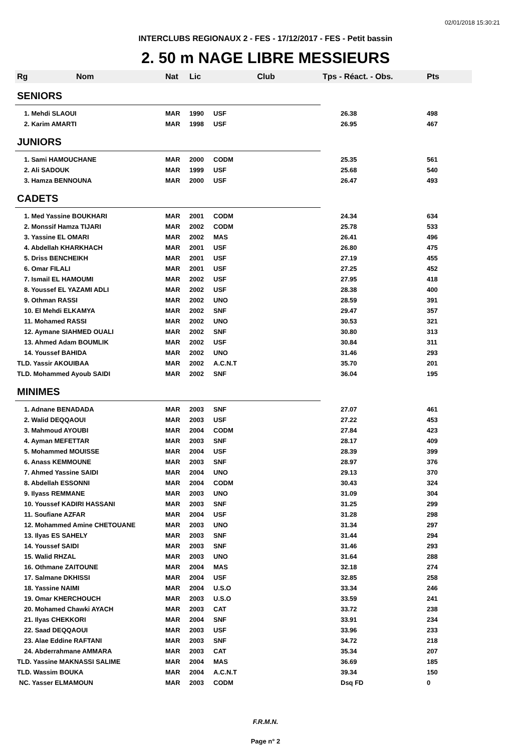02/01/2018 15:30:21
INTERCLUBS REGIONAUX 2 - FES - 17/12/2017 - FES - Petit bassin
2. 50 m NAGE LIBRE MESSIEURS
| Rg | Nom | Nat | Lic | Club | Tps - Réact. - Obs. | Pts |
| --- | --- | --- | --- | --- | --- | --- |
| SENIORS | | | | | | |
| 1. Mehdi SLAOUI | | MAR | 1990 | USF | 26.38 | 498 |
| 2. Karim AMARTI | | MAR | 1998 | USF | 26.95 | 467 |
| JUNIORS | | | | | | |
| 1. Sami HAMOUCHANE | | MAR | 2000 | CODM | 25.35 | 561 |
| 2. Ali SADOUK | | MAR | 1999 | USF | 25.68 | 540 |
| 3. Hamza BENNOUNA | | MAR | 2000 | USF | 26.47 | 493 |
| CADETS | | | | | | |
| 1. Med Yassine BOUKHARI | | MAR | 2001 | CODM | 24.34 | 634 |
| 2. Monssif Hamza TIJARI | | MAR | 2002 | CODM | 25.78 | 533 |
| 3. Yassine EL OMARI | | MAR | 2002 | MAS | 26.41 | 496 |
| 4. Abdellah KHARKHACH | | MAR | 2001 | USF | 26.80 | 475 |
| 5. Driss BENCHEIKH | | MAR | 2001 | USF | 27.19 | 455 |
| 6. Omar FILALI | | MAR | 2001 | USF | 27.25 | 452 |
| 7. Ismail EL HAMOUMI | | MAR | 2002 | USF | 27.95 | 418 |
| 8. Youssef EL YAZAMI ADLI | | MAR | 2002 | USF | 28.38 | 400 |
| 9. Othman RASSI | | MAR | 2002 | UNO | 28.59 | 391 |
| 10. El Mehdi ELKAMYA | | MAR | 2002 | SNF | 29.47 | 357 |
| 11. Mohamed RASSI | | MAR | 2002 | UNO | 30.53 | 321 |
| 12. Aymane SIAHMED OUALI | | MAR | 2002 | SNF | 30.80 | 313 |
| 13. Ahmed Adam BOUMLIK | | MAR | 2002 | USF | 30.84 | 311 |
| 14. Youssef BAHIDA | | MAR | 2002 | UNO | 31.46 | 293 |
| TLD. Yassir AKOUIBAA | | MAR | 2002 | A.C.N.T | 35.70 | 201 |
| TLD. Mohammed Ayoub SAIDI | | MAR | 2002 | SNF | 36.04 | 195 |
| MINIMES | | | | | | |
| 1. Adnane BENADADA | | MAR | 2003 | SNF | 27.07 | 461 |
| 2. Walid DEQQAOUI | | MAR | 2003 | USF | 27.22 | 453 |
| 3. Mahmoud AYOUBI | | MAR | 2004 | CODM | 27.84 | 423 |
| 4. Ayman MEFETTAR | | MAR | 2003 | SNF | 28.17 | 409 |
| 5. Mohammed MOUISSE | | MAR | 2004 | USF | 28.39 | 399 |
| 6. Anass KEMMOUNE | | MAR | 2003 | SNF | 28.97 | 376 |
| 7. Ahmed Yassine SAIDI | | MAR | 2004 | UNO | 29.13 | 370 |
| 8. Abdellah ESSONNI | | MAR | 2004 | CODM | 30.43 | 324 |
| 9. Ilyass REMMANE | | MAR | 2003 | UNO | 31.09 | 304 |
| 10. Youssef KADIRI HASSANI | | MAR | 2003 | SNF | 31.25 | 299 |
| 11. Soufiane AZFAR | | MAR | 2004 | USF | 31.28 | 298 |
| 12. Mohammed Amine CHETOUANE | | MAR | 2003 | UNO | 31.34 | 297 |
| 13. Ilyas ES SAHELY | | MAR | 2003 | SNF | 31.44 | 294 |
| 14. Youssef SAIDI | | MAR | 2003 | SNF | 31.46 | 293 |
| 15. Walid RHZAL | | MAR | 2003 | UNO | 31.64 | 288 |
| 16. Othmane ZAITOUNE | | MAR | 2004 | MAS | 32.18 | 274 |
| 17. Salmane DKHISSI | | MAR | 2004 | USF | 32.85 | 258 |
| 18. Yassine NAIMI | | MAR | 2004 | U.S.O | 33.34 | 246 |
| 19. Omar KHERCHOUCH | | MAR | 2003 | U.S.O | 33.59 | 241 |
| 20. Mohamed Chawki AYACH | | MAR | 2003 | CAT | 33.72 | 238 |
| 21. Ilyas CHEKKORI | | MAR | 2004 | SNF | 33.91 | 234 |
| 22. Saad DEQQAOUI | | MAR | 2003 | USF | 33.96 | 233 |
| 23. Alae Eddine RAFTANI | | MAR | 2003 | SNF | 34.72 | 218 |
| 24. Abderrahmane AMMARA | | MAR | 2003 | CAT | 35.34 | 207 |
| TLD. Yassine MAKNASSI SALIME | | MAR | 2004 | MAS | 36.69 | 185 |
| TLD. Wassim BOUKA | | MAR | 2004 | A.C.N.T | 39.34 | 150 |
| NC. Yasser ELMAMOUN | | MAR | 2003 | CODM | Dsq FD | 0 |
F.R.M.N.
Page n° 2